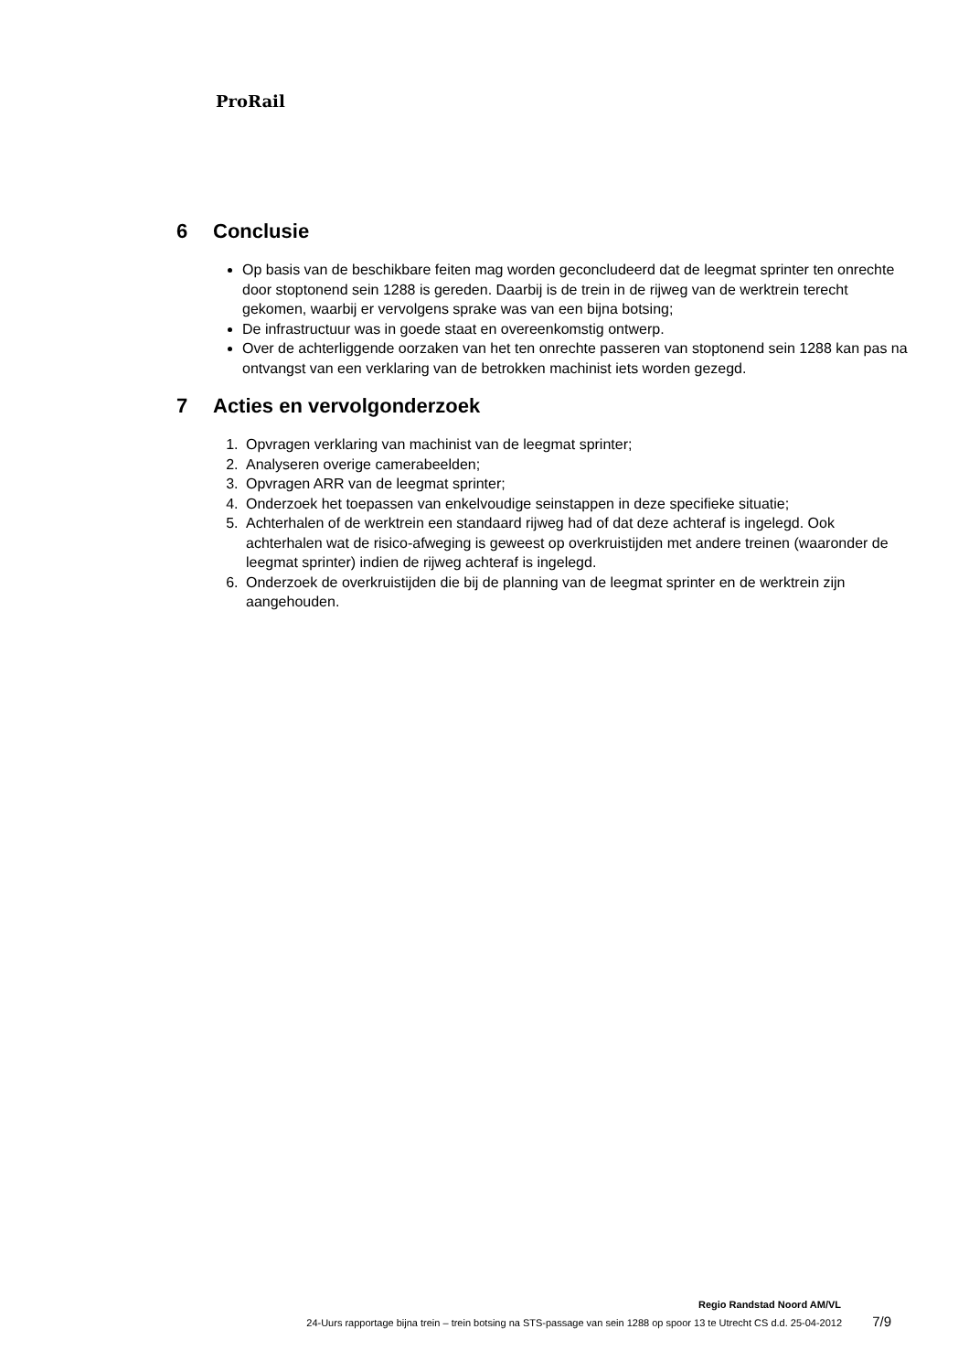ProRail
6 Conclusie
Op basis van de beschikbare feiten mag worden geconcludeerd dat de leegmat sprinter ten onrechte door stoptonend sein 1288 is gereden. Daarbij is de trein in de rijweg van de werktrein terecht gekomen, waarbij er vervolgens sprake was van een bijna botsing;
De infrastructuur was in goede staat en overeenkomstig ontwerp.
Over de achterliggende oorzaken van het ten onrechte passeren van stoptonend sein 1288 kan pas na ontvangst van een verklaring van de betrokken machinist iets worden gezegd.
7 Acties en vervolgonderzoek
1. Opvragen verklaring van machinist van de leegmat sprinter;
2. Analyseren overige camerabeelden;
3. Opvragen ARR van de leegmat sprinter;
4. Onderzoek het toepassen van enkelvoudige seinstappen in deze specifieke situatie;
5. Achterhalen of de werktrein een standaard rijweg had of dat deze achteraf is ingelegd. Ook achterhalen wat de risico-afweging is geweest op overkruistijden met andere treinen (waaronder de leegmat sprinter) indien de rijweg achteraf is ingelegd.
6. Onderzoek de overkruistijden die bij de planning van de leegmat sprinter en de werktrein zijn aangehouden.
Regio Randstad Noord AM/VL
24-Uurs rapportage bijna trein – trein botsing na STS-passage van sein 1288 op spoor 13 te Utrecht CS d.d. 25-04-2012 7/9